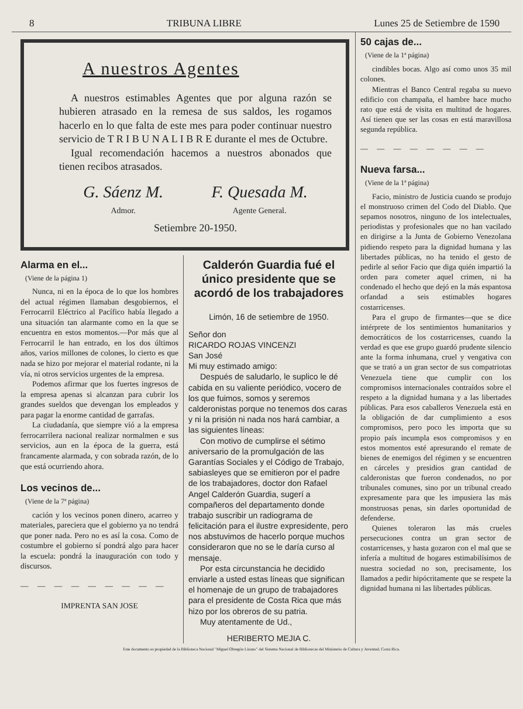8 TRIBUNA LIBRE Lunes 25 de Setiembre de 1590
A nuestros Agentes
A nuestros estimables Agentes que por alguna razón se hubieren atrasado en la remesa de sus saldos, les rogamos hacerlo en lo que falta de este mes para poder continuar nuestro servicio de T R I B U N A L I B R E durante el mes de Octubre.
Igual recomendación hacemos a nuestros abonados que tienen recibos atrasados.
G. Sáenz M.
Admor.
F. Quesada M.
Agente General.
Setiembre 20-1950.
Alarma en el...
(Viene de la página 1)
Nunca, ni en la época de lo que los hombres del actual régimen llamaban desgobiernos, el Ferrocarril Eléctrico al Pacífico había llegado a una situación tan alarmante como en la que se encuentra en estos momentos.—Por más que al Ferrocarril le han entrado, en los dos últimos años, varios millones de colones, lo cierto es que nada se hizo por mejorar el material rodante, ni la vía, ni otros servicios urgentes de la empresa.
Podemos afirmar que los fuertes ingresos de la empresa apenas si alcanzan para cubrir los grandes sueldos que devengan los empleados y para pagar la enorme cantidad de garrafas.
La ciudadanía, que siempre vió a la empresa ferrocarrilera nacional realizar normalmen e sus servicios, aun en la época de la guerra, está francamente alarmada, y con sobrada razón, de lo que está ocurriendo ahora.
Los vecinos de...
(Viene de la 7ª página)
cación y los vecinos ponen dinero, acarreo y materiales, pareciera que el gobierno ya no tendrá que poner nada. Pero no es así la cosa. Como de costumbre el gobierno sí pondrá algo para hacer la escuela: pondrá la inauguración con todo y discursos.
— — — — — — — — —
IMPRENTA SAN JOSE
Calderón Guardia fué el único presidente que se acordó de los trabajadores
Limón, 16 de setiembre de 1950.
Señor don
RICARDO ROJAS VINCENZI
San José
Mi muy estimado amigo:
Después de saludarlo, le suplico le dé cabida en su valiente periódico, vocero de los que fuimos, somos y seremos calderonistas porque no tenemos dos caras y ni la prisión ni nada nos hará cambiar, a las siguientes líneas:
Con motivo de cumplirse el sétimo aniversario de la promulgación de las Garantías Sociales y el Código de Trabajo, sabiasleyes que se emitieron por el padre de los trabajadores, doctor don Rafael Angel Calderón Guardia, sugerí a compañeros del departamento donde trabajo suscribir un radiograma de felicitación para el ilustre expresidente, pero nos abstuvimos de hacerlo porque muchos consideraron que no se le daría curso al mensaje.
Por esta circunstancia he decidido enviarle a usted estas líneas que significan el homenaje de un grupo de trabajadores para el presidente de Costa Rica que más hizo por los obreros de su patria.
Muy atentamente de Ud.,
HERIBERTO MEJIA C.
50 cajas de...
(Viene de la 1ª página)
cindibles bocas. Algo así como unos 35 mil colones.
Mientras el Banco Central regaba su nuevo edificio con champaña, el hambre hace mucho rato que está de visita en multitud de hogares. Así tienen que ser las cosas en está maravillosa segunda república.
— — — — — — — —
Nueva farsa...
(Viene de la 1ª página)
Facio, ministro de Justicia cuando se produjo el monstruoso crimen del Codo del Diablo. Que sepamos nosotros, ninguno de los intelectuales, periodistas y profesionales que no han vacilado en dirigirse a la Junta de Gobierno Venezolana pidiendo respeto para la dignidad humana y las libertades públicas, no ha tenido el gesto de pedirle al señor Facio que diga quién impartió la orden para cometer aquel crimen, ni ha condenado el hecho que dejó en la más espantosa orfandad a seis estimables hogares costarricenses.
Para el grupo de firmantes—que se dice intérprete de los sentimientos humanitarios y democráticos de los costarricenses, cuando la verdad es que ese grupo guardó prudente silencio ante la forma inhumana, cruel y vengativa con que se trató a un gran sector de sus compatriotas Venezuela tiene que cumplir con los compromisos internacionales contraídos sobre el respeto a la dignidad humana y a las libertades públicas. Para esos caballeros Venezuela está en la obligación de dar cumplimiento a esos compromisos, pero poco les importa que su propio país incumpla esos compromisos y en estos momentos esté apresurando el remate de bienes de enemigos del régimen y se encuentren en cárceles y presidios gran cantidad de calderonistas que fueron condenados, no por tribunales comunes, sino por un tribunal creado expresamente para que les impusiera las más monstruosas penas, sin darles oportunidad de defenderse.
Quienes toleraron las más crueles persecuciones contra un gran sector de costarricenses, y hasta gozaron con el mal que se infería a multitud de hogares estimabilísimos de nuestra sociedad no son, precisamente, los llamados a pedir hipócritamente que se respete la dignidad humana ni las libertades públicas.
Este documento es propiedad de la Biblioteca Nacional "Miguel Obregón Lizano" del Sistema Nacional de Bibliotecas del Ministerio de Cultura y Juventud, Costa Rica.